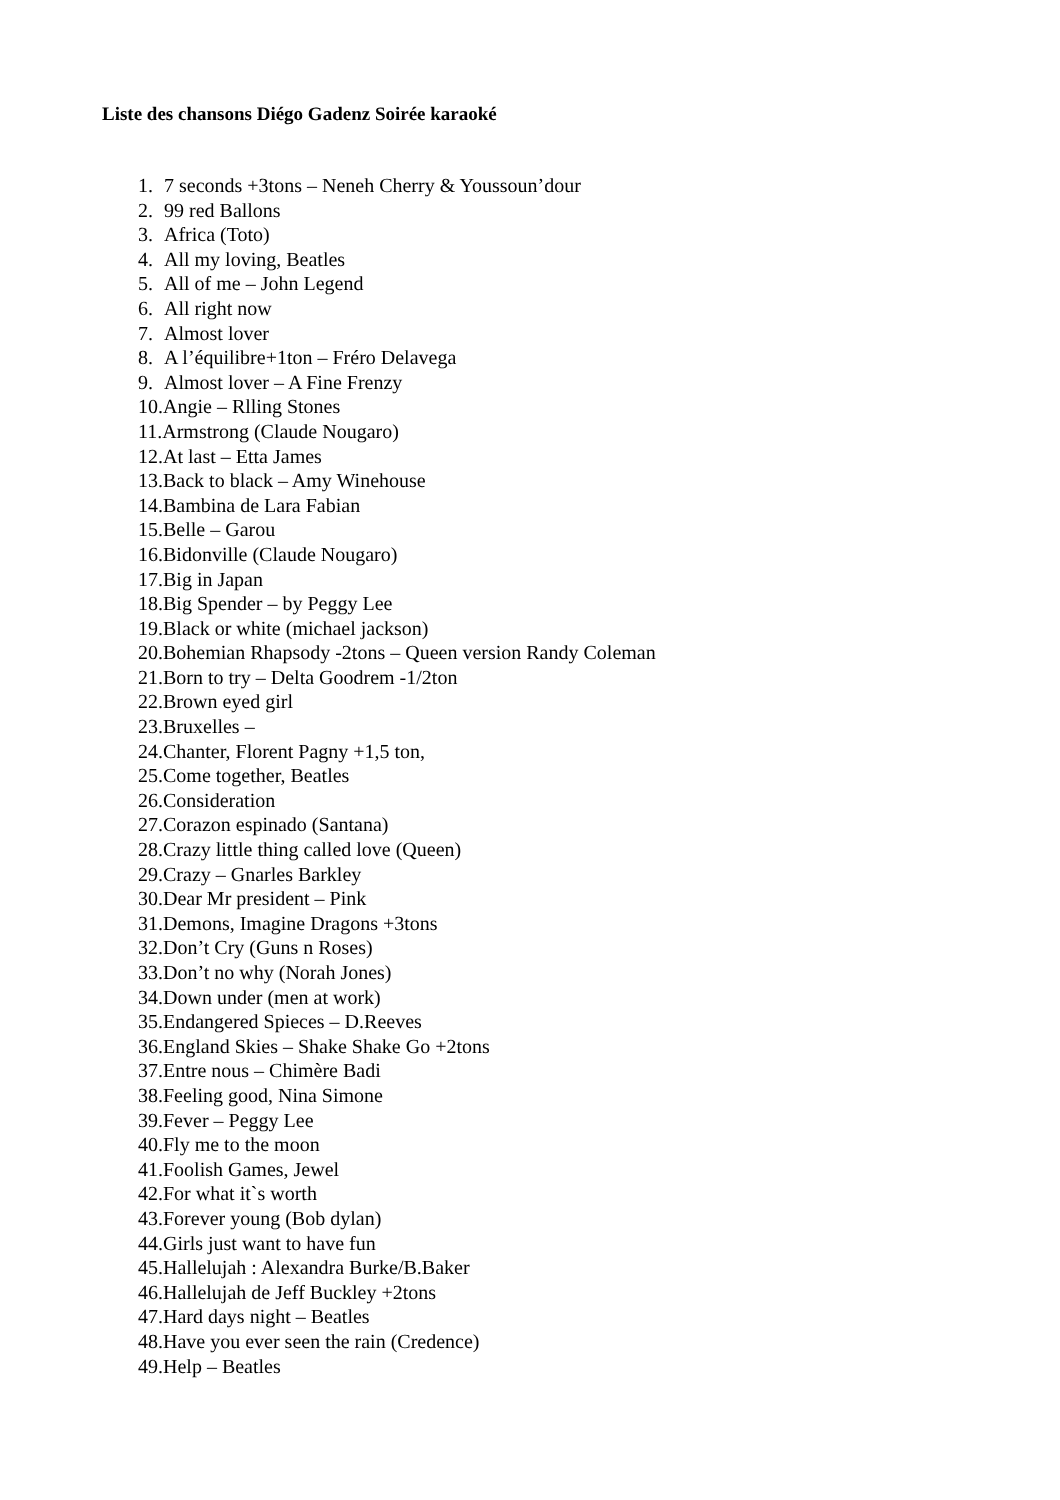Liste des chansons Diégo Gadenz Soirée karaoké
1. 7 seconds +3tons – Neneh Cherry & Youssoun’dour
2. 99 red Ballons
3. Africa (Toto)
4. All my loving, Beatles
5. All of me – John Legend
6. All right now
7. Almost lover
8. A l’équilibre+1ton – Fréro Delavega
9. Almost lover – A Fine Frenzy
10.Angie – Rlling Stones
11.Armstrong (Claude Nougaro)
12.At last – Etta James
13.Back to black – Amy Winehouse
14.Bambina de Lara Fabian
15.Belle – Garou
16.Bidonville (Claude Nougaro)
17.Big in Japan
18.Big Spender – by Peggy Lee
19.Black or white (michael jackson)
20.Bohemian Rhapsody -2tons – Queen version Randy Coleman
21.Born to try – Delta Goodrem -1/2ton
22.Brown eyed girl
23.Bruxelles –
24.Chanter, Florent Pagny +1,5 ton,
25.Come together, Beatles
26.Consideration
27.Corazon espinado (Santana)
28.Crazy little thing called love (Queen)
29.Crazy – Gnarles Barkley
30.Dear Mr president – Pink
31.Demons, Imagine Dragons +3tons
32.Don’t Cry (Guns n Roses)
33.Don’t no why (Norah Jones)
34.Down under (men at work)
35.Endangered Spieces – D.Reeves
36.England Skies – Shake Shake Go +2tons
37.Entre nous – Chimère Badi
38.Feeling good, Nina Simone
39.Fever – Peggy Lee
40.Fly me to the moon
41.Foolish Games, Jewel
42.For what it`s worth
43.Forever young (Bob dylan)
44.Girls just want to have fun
45.Hallelujah : Alexandra Burke/B.Baker
46.Hallelujah de Jeff Buckley +2tons
47.Hard days night – Beatles
48.Have you ever seen the rain (Credence)
49.Help – Beatles